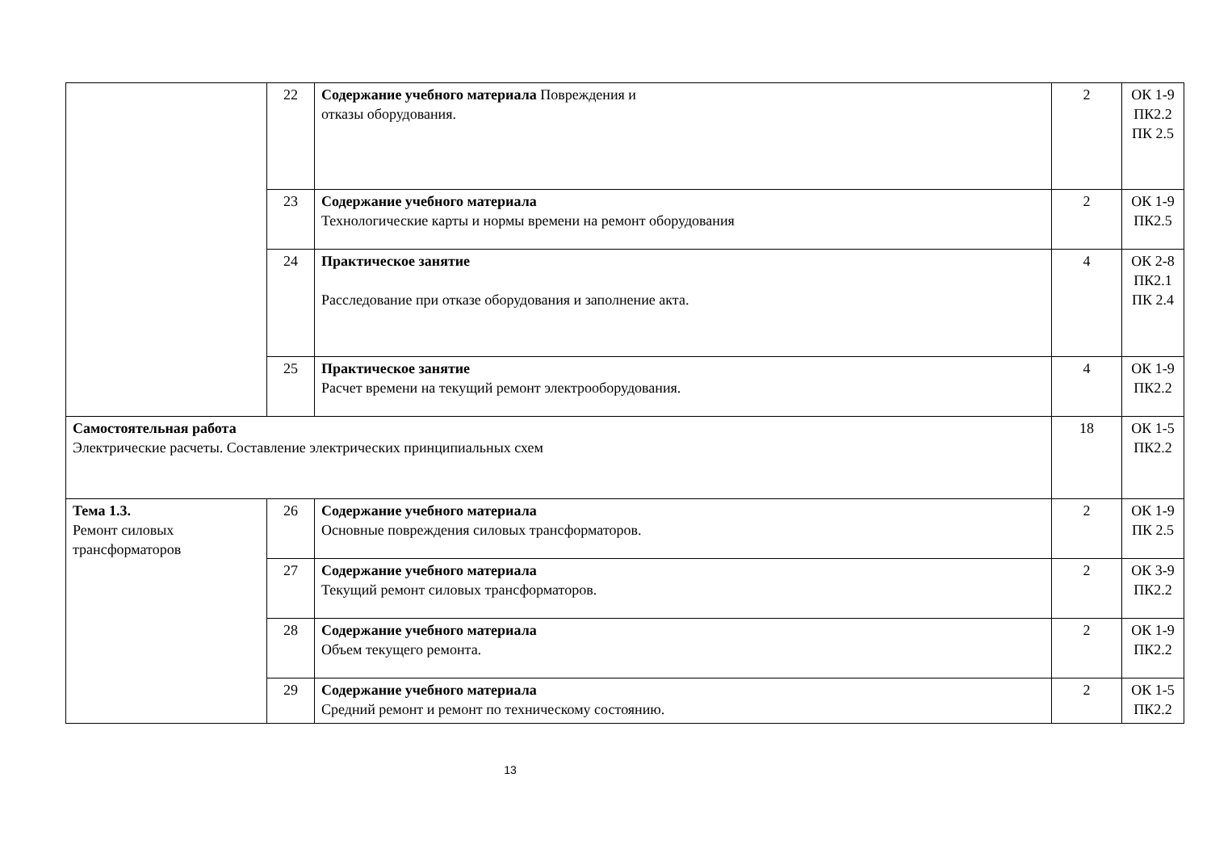| | 22 | Содержание учебного материала Повреждения и отказы оборудования. | 2 | ОК 1-9 ПК2.2 ПК 2.5 |
| | 23 | Содержание учебного материала Технологические карты и нормы времени на ремонт оборудования | 2 | ОК 1-9 ПК2.5 |
| | 24 | Практическое занятие Расследование при отказе оборудования и заполнение акта. | 4 | ОК 2-8 ПК2.1 ПК 2.4 |
| | 25 | Практическое занятие Расчет времени на текущий ремонт электрооборудования. | 4 | ОК 1-9 ПК2.2 |
| Самостоятельная работа Электрические расчеты. Составление электрических принципиальных схем | | | 18 | ОК 1-5 ПК2.2 |
| Тема 1.3. Ремонт силовых трансформаторов | 26 | Содержание учебного материала Основные повреждения силовых трансформаторов. | 2 | ОК 1-9 ПК 2.5 |
| | 27 | Содержание учебного материала Текущий ремонт силовых трансформаторов. | 2 | ОК 3-9 ПК2.2 |
| | 28 | Содержание учебного материала Объем текущего ремонта. | 2 | ОК 1-9 ПК2.2 |
| | 29 | Содержание учебного материала Средний ремонт и ремонт по техническому состоянию. | 2 | ОК 1-5 ПК2.2 |
13